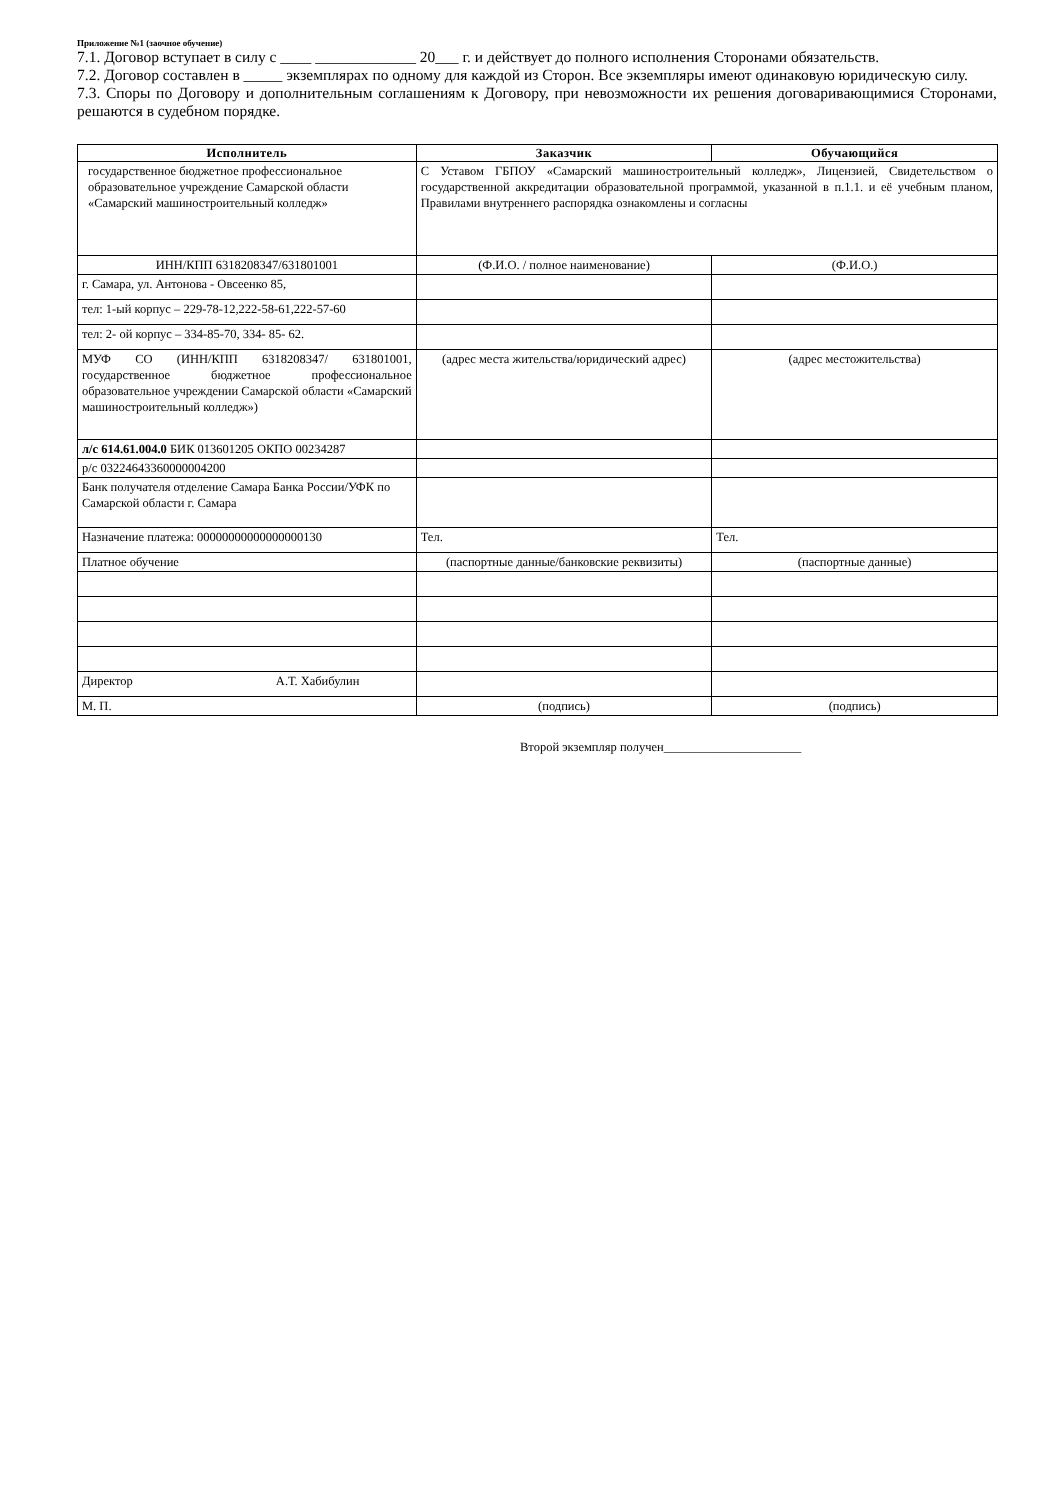Приложение №1 (заочное обучение)
7.1. Договор вступает в силу с ____ _____________ 20___ г. и действует до полного исполнения Сторонами обязательств.
7.2. Договор составлен в _____ экземплярах по одному для каждой из Сторон. Все экземпляры имеют одинаковую юридическую силу.
7.3. Споры по Договору и дополнительным соглашениям к Договору, при невозможности их решения договаривающимися Сторонами, решаются в судебном порядке.
| Исполнитель | Заказчик | Обучающийся |
| --- | --- | --- |
| государственное бюджетное профессиональное образовательное учреждение Самарской области «Самарский машиностроительный колледж» | С Уставом ГБПОУ «Самарский машиностроительный колледж», Лицензией, Свидетельством о государственной аккредитации образовательной программой, указанной в п.1.1. и её учебным планом, Правилами внутреннего распорядка ознакомлены и согласны | |
| ИНН/КПП 6318208347/631801001 | (Ф.И.О. / полное наименование) | (Ф.И.О.) |
| г. Самара, ул. Антонова - Овсеенко 85, | | |
| тел: 1-ый корпус – 229-78-12,222-58-61,222-57-60 | | |
| тел: 2- ой корпус – 334-85-70, 334- 85- 62. | | |
| МУФ СО (ИНН/КПП 6318208347/ 631801001, государственное бюджетное профессиональное образовательное учреждении Самарской области «Самарский машиностроительный колледж») | (адрес места жительства/юридический адрес) | (адрес местожительства) |
| л/с 614.61.004.0 БИК 013601205 ОКПО 00234287 | | |
| р/с 03224643360000004200 | | |
| Банк получателя отделение Самара Банка России/УФК по Самарской области г. Самара | | |
| Назначение платежа: 00000000000000000130 | Тел. | Тел. |
| Платное обучение | (паспортные данные/банковские реквизиты) | (паспортные данные) |
| Директор А.Т. Хабибулин | | |
| М. П. | (подпись) | (подпись) |
Второй экземпляр получен______________________